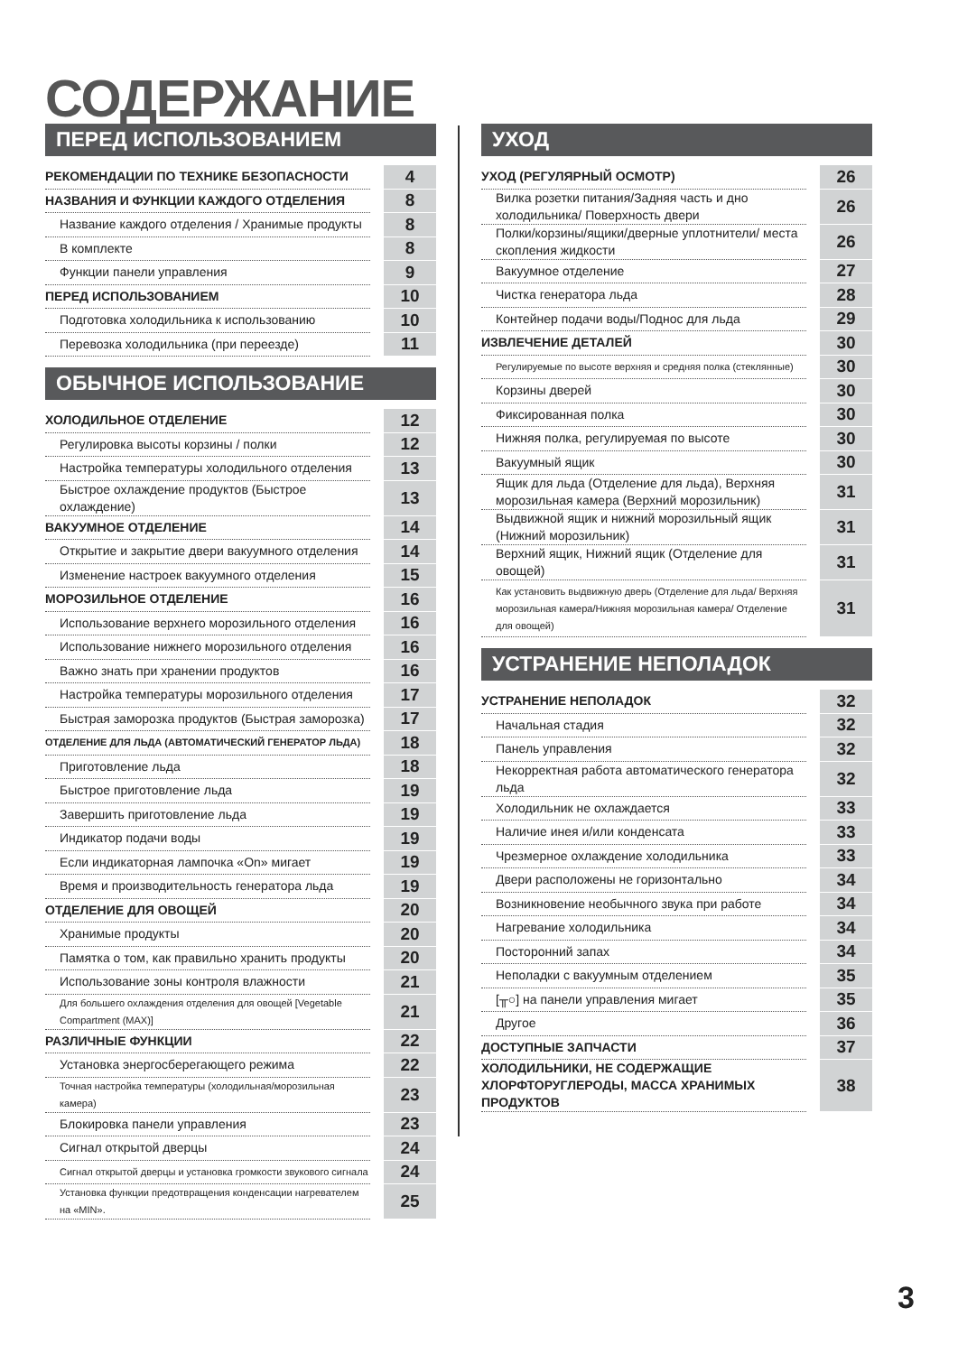СОДЕРЖАНИЕ
ПЕРЕД ИСПОЛЬЗОВАНИЕМ
| РЕКОМЕНДАЦИИ ПО ТЕХНИКЕ БЕЗОПАСНОСТИ | 4 |
| НАЗВАНИЯ И ФУНКЦИИ КАЖДОГО ОТДЕЛЕНИЯ | 8 |
| Название каждого отделения / Хранимые продукты | 8 |
| В комплекте | 8 |
| Функции панели управления | 9 |
| ПЕРЕД ИСПОЛЬЗОВАНИЕМ | 10 |
| Подготовка холодильника к использованию | 10 |
| Перевозка холодильника (при переезде) | 11 |
ОБЫЧНОЕ ИСПОЛЬЗОВАНИЕ
| ХОЛОДИЛЬНОЕ ОТДЕЛЕНИЕ | 12 |
| Регулировка высоты корзины / полки | 12 |
| Настройка температуры холодильного отделения | 13 |
| Быстрое охлаждение продуктов (Быстрое охлаждение) | 13 |
| ВАКУУМНОЕ ОТДЕЛЕНИЕ | 14 |
| Открытие и закрытие двери вакуумного отделения | 14 |
| Изменение настроек вакуумного отделения | 15 |
| МОРОЗИЛЬНОЕ ОТДЕЛЕНИЕ | 16 |
| Использование верхнего морозильного отделения | 16 |
| Использование нижнего морозильного отделения | 16 |
| Важно знать при хранении продуктов | 16 |
| Настройка температуры морозильного отделения | 17 |
| Быстрая заморозка продуктов (Быстрая заморозка) | 17 |
| ОТДЕЛЕНИЕ ДЛЯ ЛЬДА (АВТОМАТИЧЕСКИЙ ГЕНЕРАТОР ЛЬДА) | 18 |
| Приготовление льда | 18 |
| Быстрое приготовление льда | 19 |
| Завершить приготовление льда | 19 |
| Индикатор подачи воды | 19 |
| Если индикаторная лампочка «On» мигает | 19 |
| Время и производительность генератора льда | 19 |
| ОТДЕЛЕНИЕ ДЛЯ ОВОЩЕЙ | 20 |
| Хранимые продукты | 20 |
| Памятка о том, как правильно хранить продукты | 20 |
| Использование зоны контроля влажности | 21 |
| Для большего охлаждения отделения для овощей [Vegetable Compartment (MAX)] | 21 |
| РАЗЛИЧНЫЕ ФУНКЦИИ | 22 |
| Установка энергосберегающего режима | 22 |
| Точная настройка температуры (холодильная/морозильная камера) | 23 |
| Блокировка панели управления | 23 |
| Сигнал открытой дверцы | 24 |
| Сигнал открытой дверцы и установка громкости звукового сигнала | 24 |
| Установка функции предотвращения конденсации нагревателем на «MIN». | 25 |
УХОД
| УХОД (РЕГУЛЯРНЫЙ ОСМОТР) | 26 |
| Вилка розетки питания/Задняя часть и дно холодильника/ Поверхность двери | 26 |
| Полки/корзины/ящики/дверные уплотнители/ места скопления жидкости | 26 |
| Вакуумное отделение | 27 |
| Чистка генератора льда | 28 |
| Контейнер подачи воды/Поднос для льда | 29 |
| ИЗВЛЕЧЕНИЕ ДЕТАЛЕЙ | 30 |
| Регулируемые по высоте верхняя и средняя полка (стеклянные) | 30 |
| Корзины дверей | 30 |
| Фиксированная полка | 30 |
| Нижняя полка, регулируемая по высоте | 30 |
| Вакуумный ящик | 30 |
| Ящик для льда (Отделение для льда), Верхняя морозильная камера (Верхний морозильник) | 31 |
| Выдвижной ящик и нижний морозильный ящик (Нижний морозильник) | 31 |
| Верхний ящик, Нижний ящик (Отделение для овощей) | 31 |
| Как установить выдвижную дверь (Отделение для льда/ Верхняя морозильная камера/Нижняя морозильная камера/ Отделение для овощей) | 31 |
УСТРАНЕНИЕ НЕПОЛАДОК
| УСТРАНЕНИЕ НЕПОЛАДОК | 32 |
| Начальная стадия | 32 |
| Панель управления | 32 |
| Некорректная работа автоматического генератора льда | 32 |
| Холодильник не охлаждается | 33 |
| Наличие инея и/или конденсата | 33 |
| Чрезмерное охлаждение холодильника | 33 |
| Двери расположены не горизонтально | 34 |
| Возникновение необычного звука при работе | 34 |
| Нагревание холодильника | 34 |
| Посторонний запах | 34 |
| Неполадки с вакуумным отделением | 35 |
| [ ╥○ ] на панели управления мигает | 35 |
| Другое | 36 |
| ДОСТУПНЫЕ ЗАПЧАСТИ | 37 |
| ХОЛОДИЛЬНИКИ, НЕ СОДЕРЖАЩИЕ ХЛОРФТОРУГЛЕРОДЫ, МАССА ХРАНИМЫХ ПРОДУКТОВ | 38 |
3